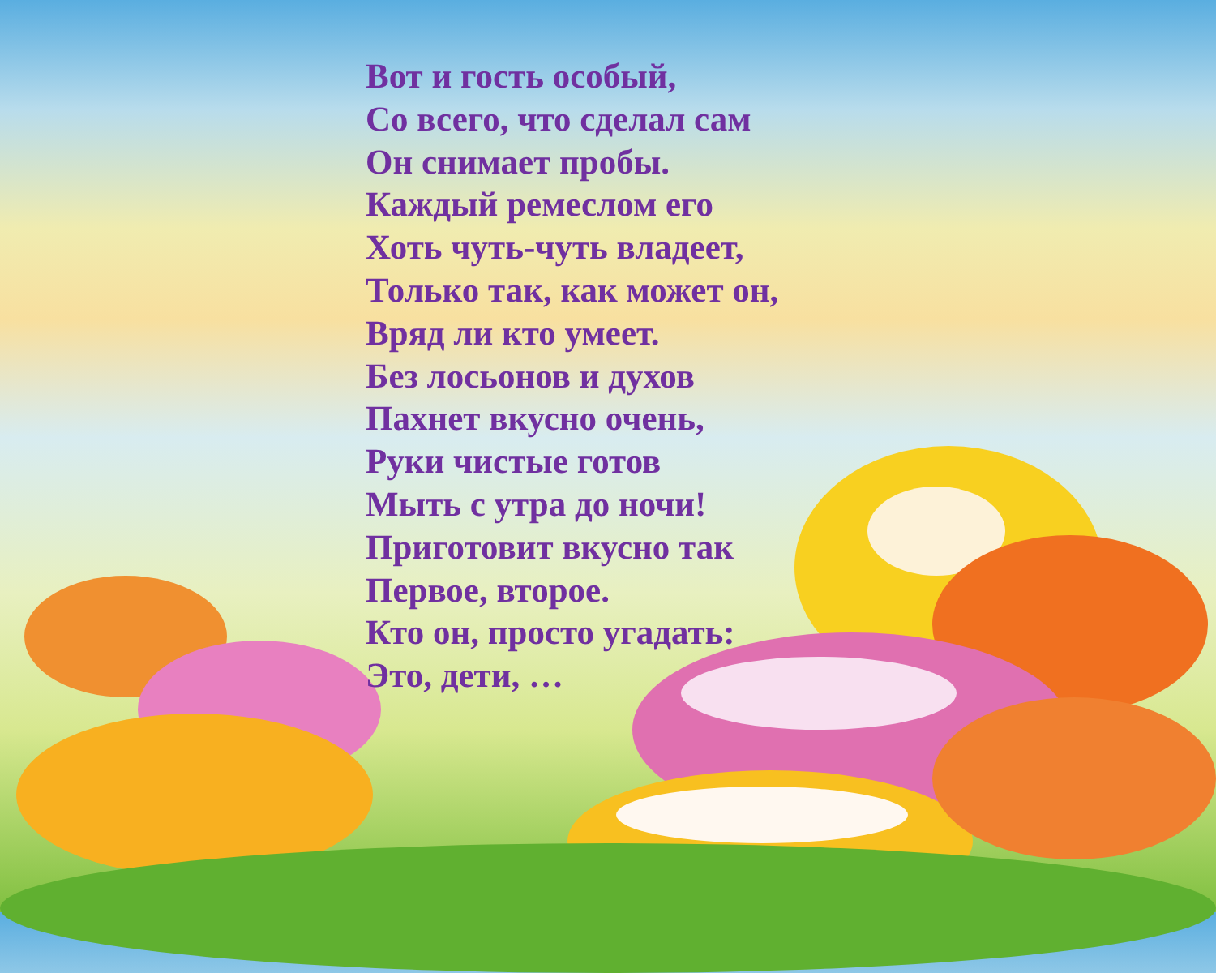Вот и гость особый,
Со всего, что сделал сам
Он снимает пробы.
Каждый ремеслом его
Хоть чуть-чуть владеет,
Только так, как может он,
Вряд ли кто умеет.
Без лосьонов и духов
Пахнет вкусно очень,
Руки чистые готов
Мыть с утра до ночи!
Приготовит вкусно так
Первое, второе.
Кто он, просто угадать:
Это, дети, …